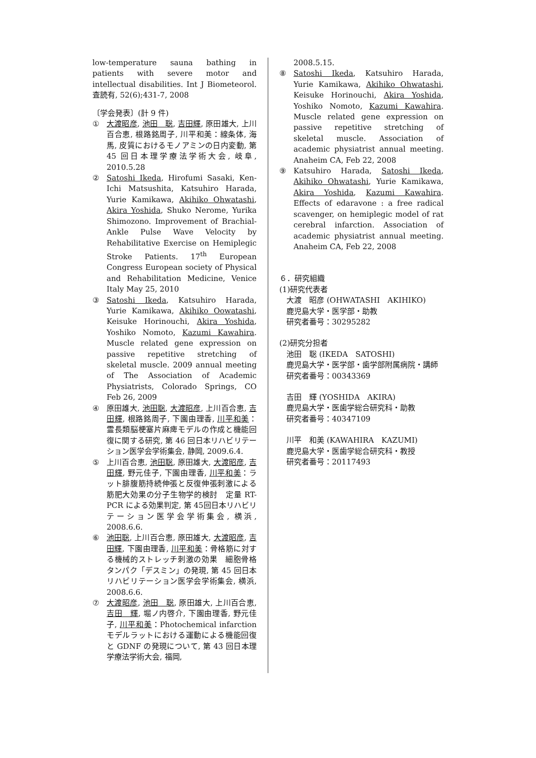low-temperature sauna bathing in patients with severe motor and intellectual disabilities. Int J Biometeorol. 査読有, 52(6);431-7, 2008
〔学会発表〕(計 9 件)
① 大渡昭彦, 池田　聡, 吉田輝, 原田雄大, 上川百合恵, 根路銘周子, 川平和美：線条体, 海馬, 皮質におけるモノアミンの日内変動, 第 45 回日本理学療法学術大会, 岐阜, 2010.5.28
② Satoshi Ikeda, Hirofumi Sasaki, Ken-Ichi Matsushita, Katsuhiro Harada, Yurie Kamikawa, Akihiko Ohwatashi, Akira Yoshida, Shuko Nerome, Yurika Shimozono. Improvement of Brachial-Ankle Pulse Wave Velocity by Rehabilitative Exercise on Hemiplegic Stroke Patients. 17<sup>th</sup> European Congress European society of Physical and Rehabilitation Medicine, Venice Italy May 25, 2010
③ Satoshi Ikeda, Katsuhiro Harada, Yurie Kamikawa, Akihiko Oowatashi, Keisuke Horinouchi, Akira Yoshida, Yoshiko Nomoto, Kazumi Kawahira. Muscle related gene expression on passive repetitive stretching of skeletal muscle. 2009 annual meeting of The Association of Academic Physiatrists, Colorado Springs, CO Feb 26, 2009
④ 原田雄大, 池田聡, 大渡昭彦, 上川百合恵, 吉田輝, 根路銘周子, 下園由理香, 川平和美：霊長類脳梗塞片麻痺モデルの作成と機能回復に関する研究, 第 46 回日本リハビリテーション医学会学術集会, 静岡, 2009.6.4.
⑤ 上川百合恵, 池田聡, 原田雄大, 大渡昭彦, 吉田輝, 野元佳子, 下園由理香, 川平和美：ラット腓腹筋持続伸張と反復伸張刺激による筋肥大効果の分子生物学的検討　定量 RT-PCR による効果判定, 第 45回日本リハビリテーション医学会学術集会, 横浜, 2008.6.6.
⑥ 池田聡, 上川百合恵, 原田雄大, 大渡昭彦, 吉田輝, 下園由理香, 川平和美：骨格筋に対する機械的ストレッチ刺激の効果　細胞骨格タンパク「デスミン」の発現, 第 45 回日本リハビリテーション医学会学術集会, 横浜, 2008.6.6.
⑦ 大渡昭彦, 池田　聡, 原田雄大, 上川百合恵, 吉田　輝, 堀ノ内啓介, 下園由理香, 野元佳子, 川平和美：Photochemical infarction モデルラットにおける運動による機能回復と GDNF の発現について, 第 43 回日本理学療法学術大会, 福岡,
2008.5.15.
⑧ Satoshi Ikeda, Katsuhiro Harada, Yurie Kamikawa, Akihiko Ohwatashi, Keisuke Horinouchi, Akira Yoshida, Yoshiko Nomoto, Kazumi Kawahira. Muscle related gene expression on passive repetitive stretching of skeletal muscle. Association of academic physiatrist annual meeting. Anaheim CA, Feb 22, 2008
⑨ Katsuhiro Harada, Satoshi Ikeda, Akihiko Ohwatashi, Yurie Kamikawa, Akira Yoshida, Kazumi Kawahira. Effects of edaravone : a free radical scavenger, on hemiplegic model of rat cerebral infarction. Association of academic physiatrist annual meeting. Anaheim CA, Feb 22, 2008
６．研究組織
(1)研究代表者
大渡　昭彦 (OHWATASHI　AKIHIKO)
鹿児島大学・医学部・助教
研究者番号：30295282
(2)研究分担者
池田　聡 (IKEDA　SATOSHI)
鹿児島大学・医学部・歯学部附属病院・講師
研究者番号：00343369
吉田　輝 (YOSHIDA　AKIRA)
鹿児島大学・医歯学総合研究科・助教
研究者番号：40347109
川平　和美 (KAWAHIRA　KAZUMI)
鹿児島大学・医歯学総合研究科・教授
研究者番号：20117493